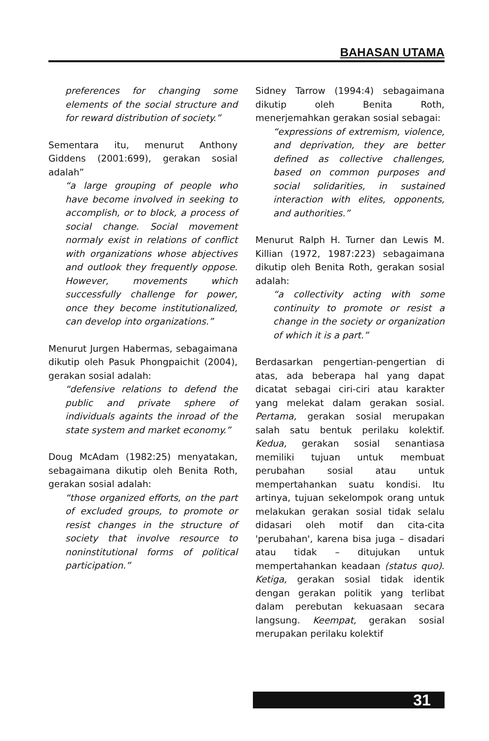BAHASAN UTAMA
preferences for changing some elements of the social structure and for reward distribution of society.”
Sementara itu, menurut Anthony Giddens (2001:699), gerakan sosial adalah”
“a large grouping of people who have become involved in seeking to accomplish, or to block, a process of social change. Social movement normaly exist in relations of conflict with organizations whose abjectives and outlook they frequently oppose. However, movements which successfully challenge for power, once they become institutionalized, can develop into organizations.”
Menurut Jurgen Habermas, sebagaimana dikutip oleh Pasuk Phongpaichit (2004), gerakan sosial adalah:
“defensive relations to defend the public and private sphere of individuals againts the inroad of the state system and market economy.”
Doug McAdam (1982:25) menyatakan, sebagaimana dikutip oleh Benita Roth, gerakan sosial adalah:
“those organized efforts, on the part of excluded groups, to promote or resist changes in the structure of society that involve resource to noninstitutional forms of political participation.”
Sidney Tarrow (1994:4) sebagaimana dikutip oleh Benita Roth, menerjemahkan gerakan sosial sebagai:
“expressions of extremism, violence, and deprivation, they are better defined as collective challenges, based on common purposes and social solidarities, in sustained interaction with elites, opponents, and authorities.”
Menurut Ralph H. Turner dan Lewis M. Killian (1972, 1987:223) sebagaimana dikutip oleh Benita Roth, gerakan sosial adalah:
“a collectivity acting with some continuity to promote or resist a change in the society or organization of which it is a part.”
Berdasarkan pengertian-pengertian di atas, ada beberapa hal yang dapat dicatat sebagai ciri-ciri atau karakter yang melekat dalam gerakan sosial. Pertama, gerakan sosial merupakan salah satu bentuk perilaku kolektif. Kedua, gerakan sosial senantiasa memiliki tujuan untuk membuat perubahan sosial atau untuk mempertahankan suatu kondisi. Itu artinya, tujuan sekelompok orang untuk melakukan gerakan sosial tidak selalu didasari oleh motif dan cita-cita 'perubahan', karena bisa juga – disadari atau tidak – ditujukan untuk mempertahankan keadaan (status quo). Ketiga, gerakan sosial tidak identik dengan gerakan politik yang terlibat dalam perebutan kekuasaan secara langsung. Keempat, gerakan sosial merupakan perilaku kolektif
31